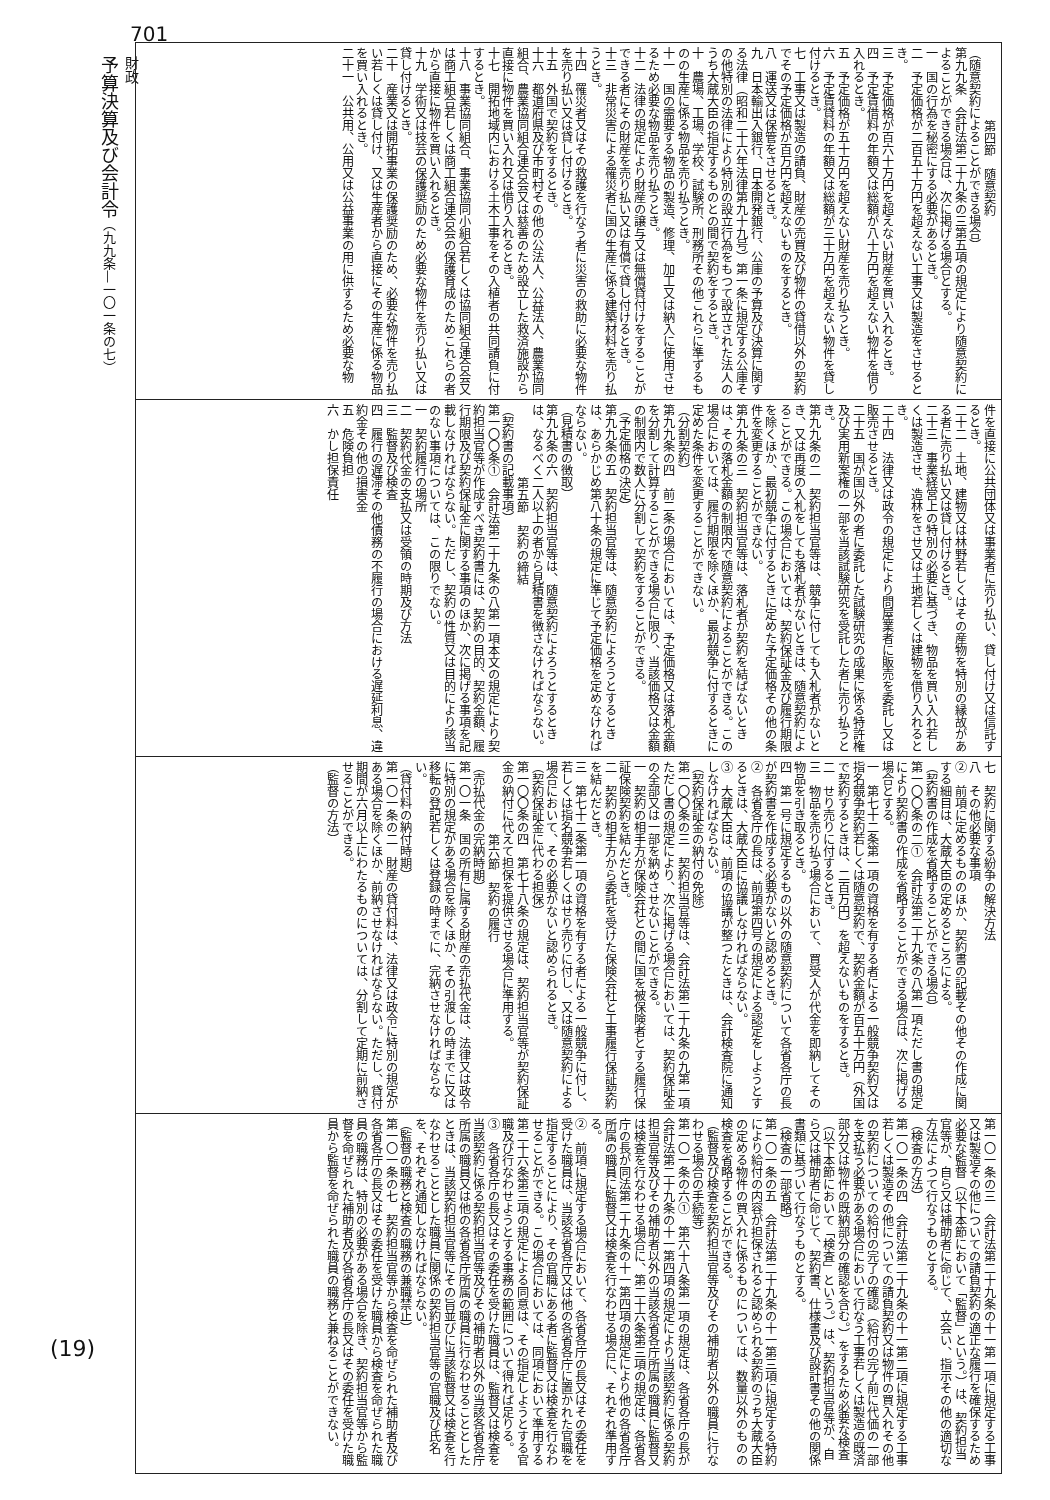701
財政
予算決算及び会計令（九九条—一〇一条の七）
(19)
第四節　随意契約
（随意契約によることができる場合）
第九九条　会計法第二十九条の三第五項の規定により随意契約によることができる場合は、次に掲げる場合とする。
一　国の行為を秘密にする必要があるとき。
二　予定価格が二百五十万円を超えない工事又は製造をさせるとき。
三　予定価格が百六十万円を超えない財産を買い入れるとき。
四　予定賃借料の年額又は総額が八十万円を超えない物件を借り入れるとき。
五　予定価格が五十万円を超えない財産を売り払うとき。
六　予定賃貸料の年額又は総額が三十万円を超えない物件を貸し付けるとき。
七　工事又は製造の請負、財産の売買及び物件の貸借以外の契約でその予定価格が百万円を超えないものをするとき。
八　運送又は保管をさせるとき。
九　日本輸出入銀行、日本開発銀行、公庫の予算及び決算に関する法律（昭和二十六年法律第九十九号）第一条に規定する公庫その他特別の法律により特別の設立行為をもつて設立された法人のうち大蔵大臣の指定するものとの間で契約をするとき。
十　農場、工場、学校、試験所、刑務所その他これらに準ずるものの生産に係る物品を売り払うとき。
十一　国の需要する物品の製造、修理、加工又は納入に使用させるため必要な物品を売り払うとき。
十二　法律の規定により財産の譲与又は無償貸付けをすることができる者にその財産を売り払い又は有償で貸し付けるとき。
十三　非常災害による罹災者に国の生産に係る建築材料を売り払うとき。
十四　罹災者又はその救護を行なう者に災害の救助に必要な物件を売り払い又は貸し付けるとき。
十五　外国で契約をするとき。
十六　都道府県及び市町村その他の公法人、公益法人、農業協同組合、農業協同組合連合会又は慈善のため設立した救済施設から直接に物件を買い入れ又は借り入れるとき。
十七　開拓地域内における土木工事をその入植者の共同請負に付するとき。
十八　事業協同組合、事業協同小組合若しくは協同組合連合会又は商工組合若しくは商工組合連合会の保護育成のためこれらの者から直接に物件を買い入れるとき。
十九　学術又は技芸の保護奨励のため必要な物件を売り払い又は貸し付けるとき。
二十　産業又は開拓事業の保護奨励のため、必要な物件を売り払い若しくは貸し付け、又は生産者から直接にその生産に係る物品を買い入れるとき。
二十一　公共用、公用又は公益事業の用に供するため必要な物
件を直接に公共団体又は事業者に売り払い、貸し付け又は信託するとき。
二十二　土地、建物又は林野若しくはその産物を特別の縁故がある者に売り払い又は貸し付けるとき。
二十三　事業経営上の特別の必要に基づき、物品を買い入れ若しくは製造させ、造林をさせ又は土地若しくは建物を借り入れるとき。
二十四　法律又は政令の規定により問屋業者に販売を委託し又は販売させるとき。
二十五　国が国以外の者に委託した試験研究の成果に係る特許権及び実用新案権の一部を当該試験研究を受託した者に売り払うとき。
第九九条の二　契約担当官等は、競争に付しても入札者がないとき、又は再度の入札をしても落札者がないときは、随意契約によることができる。この場合においては、契約保証金及び履行期限を除くほか、最初競争に付するときに定めた予定価格その他の条件を変更することができない。
第九九条の三　契約担当官等は、落札者が契約を結ばないときは、その落札金額の制限内で随意契約によることができる。この場合においては、履行期限を除くほか、最初競争に付するときに定めた条件を変更することができない。
（分割契約）
第九九条の四　前二条の場合においては、予定価格又は落札金額を分割して計算することができる場合に限り、当該価格又は金額の制限内で数人に分割して契約をすることができる。
（予定価格の決定）
第九九条の五　契約担当官等は、随意契約によろうとするときは、あらかじめ第八十条の規定に準じて予定価格を定めなければならない。
（見積書の徴取）
第九九条の六　契約担当官等は、随意契約によろうとするときは、なるべく二人以上の者から見積書を徴さなければならない。
第五節　契約の締結
（契約書の記載事項）
第一〇〇条①　会計法第二十九条の八第一項本文の規定により契約担当官等が作成すべき契約書には、契約の目的、契約金額、履行期限及び契約保証金に関する事項のほか、次に掲げる事項を記載しなければならない。ただし、契約の性質又は目的により該当のない事項については、この限りでない。
一　契約履行の場所
二　契約代金の支払又は受領の時期及び方法
三　監督及び検査
四　履行の遅滞その他債務の不履行の場合における遅延利息、違約金その他の損害金
五　危険負担
六　かし担保責任
七　契約に関する紛争の解決方法
八　その他必要な事項
②　前項に定めるもののほか、契約書の記載その他その作成に関する細目は、大蔵大臣の定めるところによる。
（契約書の作成を省略することができる場合）
第一〇〇条の二①　会計法第二十九条の八第一項ただし書の規定により契約書の作成を省略することができる場合は、次に掲げる場合とする。
一　第七十二条第一項の資格を有する者による一般競争契約又は指名競争契約若しくは随意契約で、契約金額が百五十万円（外国で契約するときは、二百万円）を超えないものをするとき。
二　せり売りに付するとき。
三　物品を売り払う場合において、買受人が代金を即納してその物品を引き取るとき。
四　第一号に規定するもの以外の随意契約について各省各庁の長が契約書を作成する必要がないと認めるとき。
②　各省各庁の長は、前項第四号の規定による認定をしようとするときは、大蔵大臣に協議しなければならない。
③　大蔵大臣は、前項の協議が整つたときは、会計検査院に通知しなければならない。
（契約保証金の納付の免除）
第一〇〇条の三　契約担当官等は、会計法第二十九条の九第一項ただし書の規定により、次に掲げる場合においては、契約保証金の全部又は一部を納めさせないことができる。
一　契約の相手方が保険会社との間に国を被保険者とする履行保証保険契約を結んだとき。
二　契約の相手方から委託を受けた保険会社と工事履行保証契約を結んだとき。
三　第七十二条第一項の資格を有する者による一般競争に付し、若しくは指名競争若しくはせり売りに付し、又は随意契約による場合において、その必要がないと認められるとき。
（契約保証金に代わる担保）
第一〇〇条の四　第七十八条の規定は、契約担当官等が契約保証金の納付に代えて担保を提供させる場合に準用する。
第六節　契約の履行
（売払代金の完納時期）
第一〇一条　国の所有に属する財産の売払代金は、法律又は政令に特別の規定がある場合を除くほか、その引渡しの時までに又は移転の登記若しくは登録の時までに、完納させなければならない。
（貸付料の納付時期）
第一〇一条の二　財産の貸付料は、法律又は政令に特別の規定がある場合を除くほか、前納させなければならない。ただし、貸付期間が六月以上にわたるものについては、分割して定期に前納させることができる。
（監督の方法）
第一〇一条の三　会計法第二十九条の十一第一項に規定する工事又は製造その他についての請負契約の適正な履行を確保するため必要な監督（以下本節において「監督」という。）は、契約担当官等が、自ら又は補助者に命じて、立会い、指示その他の適切な方法によつて行なうものとする。
（検査の方法）
第一〇一条の四　会計法第二十九条の十一第二項に規定する工事若しくは製造その他についての請負契約又は物件の買入れその他の契約についての給付の完了の確認（給付の完了前に代価の一部を支払う必要がある場合において行なう工事若しくは製造の既済部分又は物件の既納部分の確認を含む。）をするため必要な検査（以下本節において「検査」という。）は、契約担当官等が、自ら又は補助者に命じて、契約書、仕様書及び設計書その他の関係書類に基づいて行なうものとする。
（検査の一部省略）
第一〇一条の五　会計法第二十九条の十一第三項に規定する特約により給付の内容が担保されると認められる契約のうち大蔵大臣の定める物件の買入れに係るものについては、数量以外のものの検査を省略することができる。
（監督及び検査を契約担当官等及びその補助者以外の職員に行なわせる場合の手続等）
第一〇一条の六①　第六十八条第一項の規定は、各省各庁の長が会計法第二十九条の十一第四項の規定により当該契約に係る契約担当官等及びその補助者以外の当該各省各庁所属の職員に監督又は検査を行なわせる場合に、第二十六条第三項の規定は、各省各庁の長が同法第二十九条の十一第四項の規定により他の各省各庁所属の職員に監督又は検査を行なわせる場合に、それぞれ準用する。
②　前項に規定する場合において、各省各庁の長又はその委任を受けた職員は、当該各省各庁又は他の各省各庁に置かれた官職を指定することにより、その官職にある者に監督又は検査を行なわせることができる。この場合においては、同項において準用する第二十六条第三項の規定による同意は、その指定しようとする官職及び行なわせようとする事務の範囲について得れば足りる。
③　各省各庁の長又はその委任を受けた職員は、監督又は検査を当該契約に係る契約担当官等及びその補助者以外の当該各省各庁所属の職員又は他の各省各庁所属の職員に行なわせることとしたときは、当該契約担当官等にその旨並びに当該監督又は検査を行なわせることとした職員に関係の契約担当官等の官職及び氏名を、それぞれ通知しなければならない。
（監督の職務と検査の職務の兼職禁止）
第一〇一条の七　契約担当官等から検査を命ぜられた補助者及び各省各庁の長又はその委任を受けた職員から検査を命ぜられた職員の職務は、特別の必要がある場合を除き、契約担当官等から監督を命ぜられた補助者及び各省各庁の長又はその委任を受けた職員から監督を命ぜられた職員の職務と兼ねることができない。